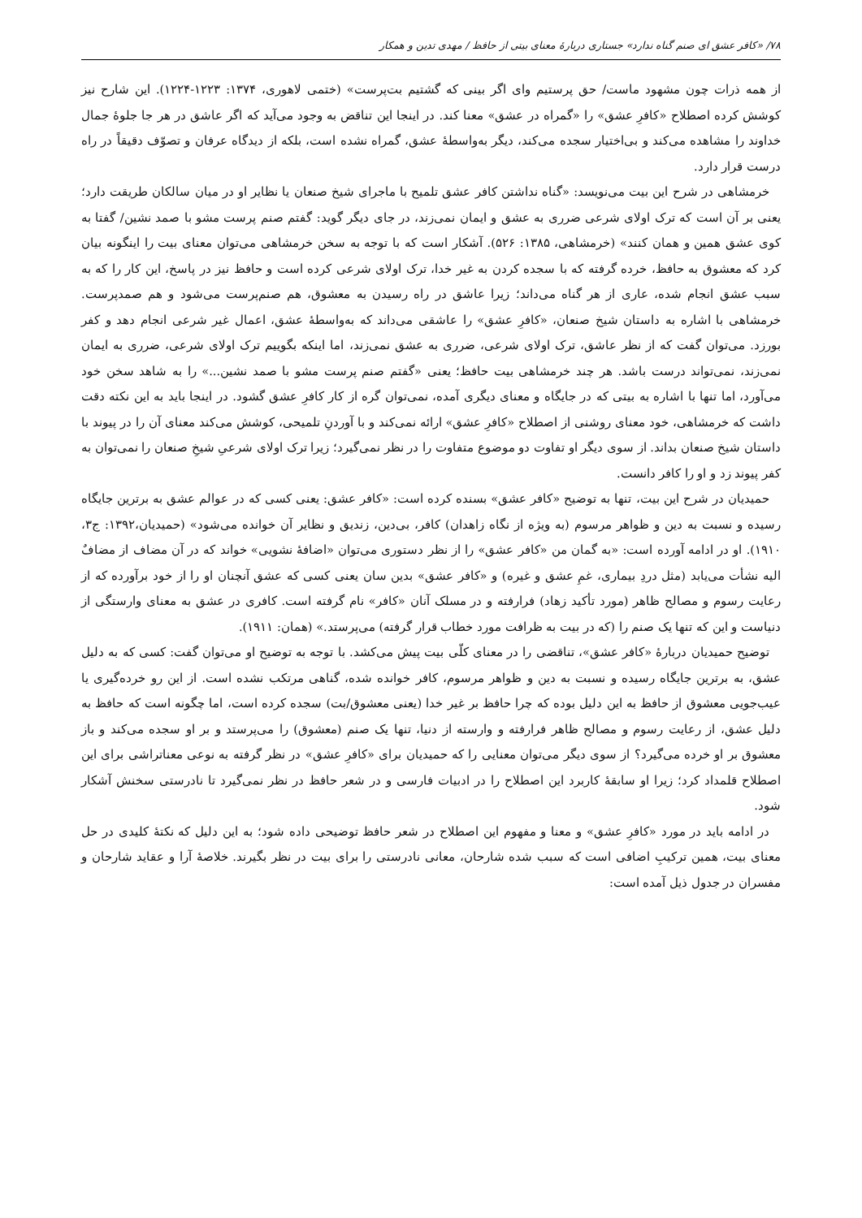۷۸/ «کافر عشق ای صنم گناه ندارد» جستاری دربارهٔ معنای بیتی از حافظ / مهدی تدین و همکار
از همه ذرات چون مشهود ماست/ حق پرستیم وای اگر بینی که گشتیم بت‌پرست» (ختمی لاهوری، ۱۳۷۴: ۱۲۲۳-۱۲۲۴). این شارح نیز کوشش کرده اصطلاح «کافرِ عشق» را «گمراه در عشق» معنا کند. در اینجا این تناقض به وجود می‌آید که اگر عاشق در هر جا جلوهٔ جمال خداوند را مشاهده می‌کند و بی‌اختیار سجده می‌کند، دیگر به‌واسطهٔ عشق، گمراه نشده است، بلکه از دیدگاه عرفان و تصوّف دقیقاً در راه درست قرار دارد.
خرمشاهی در شرح این بیت می‌نویسد: «گناه نداشتن کافر عشق تلمیح با ماجرای شیخ صنعان یا نظایر او در میان سالکان طریقت دارد؛ یعنی بر آن است که ترک اولای شرعی ضرری به عشق و ایمان نمی‌زند، در جای دیگر گوید: گفتم صنم پرست مشو با صمد نشین/ گفتا به کوی عشق همین و همان کنند» (خرمشاهی، ۱۳۸۵: ۵۲۶). آشکار است که با توجه به سخن خرمشاهی می‌توان معنای بیت را اینگونه بیان کرد که معشوق به حافظ، خرده گرفته که با سجده کردن به غیر خدا، ترک اولای شرعی کرده است و حافظ نیز در پاسخ، این کار را که به سبب عشق انجام شده، عاری از هر گناه می‌داند؛ زیرا عاشق در راه رسیدن به معشوق، هم صنم‌پرست می‌شود و هم صمدپرست. خرمشاهی با اشاره به داستان شیخ صنعان، «کافرِ عشق» را عاشقی می‌داند که به‌واسطهٔ عشق، اعمال غیر شرعی انجام دهد و کفر بورزد. می‌توان گفت که از نظر عاشق، ترک اولای شرعی، ضرری به عشق نمی‌زند، اما اینکه بگوییم ترک اولای شرعی، ضرری به ایمان نمی‌زند، نمی‌تواند درست باشد. هر چند خرمشاهی بیت حافظ؛ یعنی «گفتم صنم پرست مشو با صمد نشین...» را به شاهد سخن خود می‌آورد، اما تنها با اشاره به بیتی که در جایگاه و معنای دیگری آمده، نمی‌توان گره از کار کافرِ عشق گشود. در اینجا باید به این نکته دقت داشت که خرمشاهی، خود معنای روشنی از اصطلاح «کافرِ عشق» ارائه نمی‌کند و با آوردنِ تلمیحی، کوشش می‌کند معنای آن را در پیوند با داستان شیخ صنعان بداند. از سوی دیگر او تفاوت دو موضوع متفاوت را در نظر نمی‌گیرد؛ زیرا ترک اولای شرعیِ شیخِ صنعان را نمی‌توان به کفر پیوند زد و او را کافر دانست.
حمیدیان در شرح این بیت، تنها به توضیح «کافر عشق» بسنده کرده است: «کافر عشق: یعنی کسی که در عوالم عشق به برترین جایگاه رسیده و نسبت به دین و ظواهر مرسوم (به ویژه از نگاه زاهدان) کافر، بی‌دین، زندیق و نظایر آن خوانده می‌شود» (حمیدیان،۱۳۹۲: ج۳، ۱۹۱۰). او در ادامه آورده است: «به گمان من «کافر عشق» را از نظر دستوری می‌توان «اضافهٔ نشویی» خواند که در آن مضاف از مضافٌ الیه نشأت می‌یابد (مثل دردِ بیماری، غمِ عشق و غیره) و «کافر عشق» بدین سان یعنی کسی که عشق آنچنان او را از خود برآورده که از رعایت رسوم و مصالح ظاهر (مورد تأکید زهاد) فرارفته و در مسلک آنان «کافر» نام گرفته است. کافری در عشق به معنای وارستگی از دنیاست و این که تنها یک صنم را (که در بیت به ظرافت مورد خطاب قرار گرفته) می‌پرستد.» (همان: ۱۹۱۱).
توضیح حمیدیان دربارهٔ «کافر عشق»، تناقضی را در معنای کلّی بیت پیش می‌کشد. با توجه به توضیح او می‌توان گفت: کسی که به دلیل عشق، به برترین جایگاه رسیده و نسبت به دین و ظواهر مرسوم، کافر خوانده شده، گناهی مرتکب نشده است. از این رو خرده‌گیری یا عیب‌جویی معشوق از حافظ به این دلیل بوده که چرا حافظ بر غیر خدا (یعنی معشوق/بت) سجده کرده است، اما چگونه است که حافظ به دلیل عشق، از رعایت رسوم و مصالح ظاهر فرارفته و وارسته از دنیا، تنها یک صنم (معشوق) را می‌پرستد و بر او سجده می‌کند و باز معشوق بر او خرده می‌گیرد؟ از سوی دیگر می‌توان معنایی را که حمیدیان برای «کافرِ عشق» در نظر گرفته به نوعی معناتراشی برای این اصطلاح قلمداد کرد؛ زیرا او سابقهٔ کاربرد این اصطلاح را در ادبیات فارسی و در شعر حافظ در نظر نمی‌گیرد تا نادرستی سخنش آشکار شود.
در ادامه باید در مورد «کافرِ عشق» و معنا و مفهوم این اصطلاح در شعر حافظ توضیحی داده شود؛ به این دلیل که نکتهٔ کلیدی در حل معنای بیت، همین ترکیبِ اضافی است که سبب شده شارحان، معانی نادرستی را برای بیت در نظر بگیرند. خلاصهٔ آرا و عقاید شارحان و مفسران در جدول ذیل آمده است: